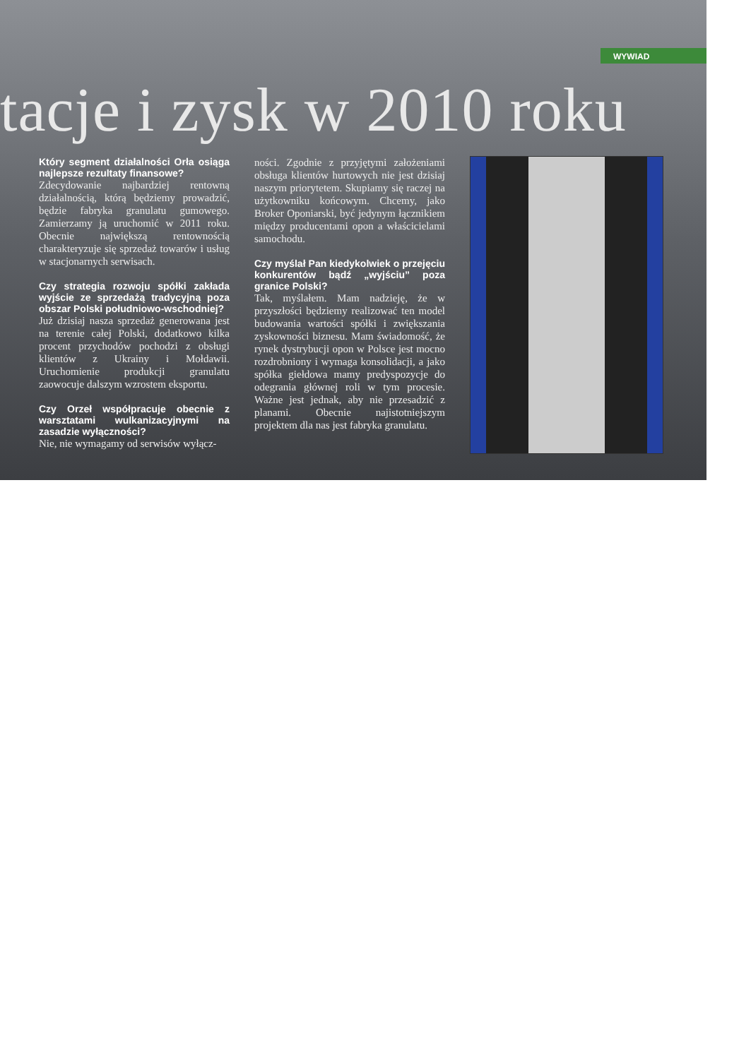WYWIAD
tacje i zysk w 2010 roku
Który segment działalności Orła osiąga najlepsze rezultaty finansowe?
Zdecydowanie najbardziej rentowną działalnością, którą będziemy prowadzić, będzie fabryka granulatu gumowego. Zamierzamy ją uruchomić w 2011 roku. Obecnie największą rentownością charakteryzuje się sprzedaż towarów i usług w stacjonarnych serwisach.
Czy strategia rozwoju spółki zakłada wyjście ze sprzedażą tradycyjną poza obszar Polski południowo-wschodniej?
Już dzisiaj nasza sprzedaż generowana jest na terenie całej Polski, dodatkowo kilka procent przychodów pochodzi z obsługi klientów z Ukrainy i Mołdawii. Uruchomienie produkcji granulatu zaowocuje dalszym wzrostem eksportu.
Czy Orzeł współpracuje obecnie z warsztatami wulkanizacyjnymi na zasadzie wyłączności?
Nie, nie wymagamy od serwisów wyłącz-
ności. Zgodnie z przyjętymi założeniami obsługa klientów hurtowych nie jest dzisiaj naszym priorytetem. Skupiamy się raczej na użytkowniku końcowym. Chcemy, jako Broker Oponiarski, być jedynym łącznikiem między producentami opon a właścicielami samochodu.
Czy myślał Pan kiedykolwiek o przejęciu konkurentów bądź „wyjściu” poza granice Polski?
Tak, myślałem. Mam nadzieję, że w przyszłości będziemy realizować ten model budowania wartości spółki i zwiększania zyskowności biznesu. Mam świadomość, że rynek dystrybucji opon w Polsce jest mocno rozdrobniony i wymaga konsolidacji, a jako spółka giełdowa mamy predyspozycje do odegrania głównej roli w tym procesie. Ważne jest jednak, aby nie przesadzić z planami. Obecnie najistotniejszym projektem dla nas jest fabryka granulatu.